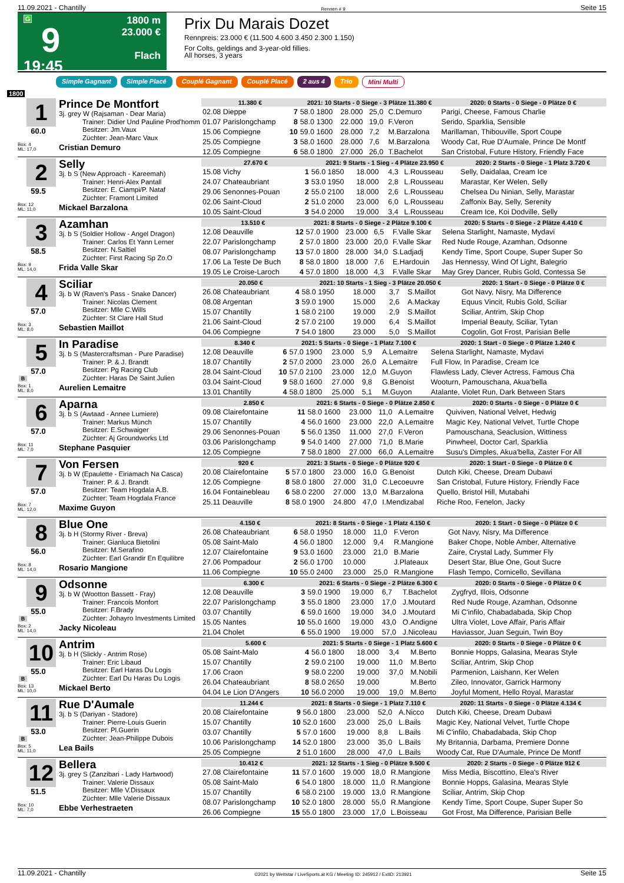11.09.2021 - Chantilly Rennen # 9 Seite 15
G
9
19:45
1800 m
23.000 €
Flach
Prix Du Marais Dozet
Rennpreis: 23.000 € (11.500 4.600 3.450 2.300 1.150)
For Colts, geldings and 3-year-old fillies.
All horses, 3 years
Simple Gagnant Simple Placé Couplé Gagnant Couplé Placé 2 aus 4 Trio Mini Multi
1800
1
60.0
Box: 4
ML: 17,0
Prince De Montfort
3j. grey W (Rajsaman - Dear Maria)
Trainer: Didier Und Pauline Prod'homm
Besitzer: Jm.Vaux
Züchter: Jean-Marc Vaux
Cristian Demuro
| 11.380 € | | 2021: 10 Starts - 0 Siege - 3 Plätze 11.380 € | | | | | 2020: 0 Starts - 0 Siege - 0 Plätze 0 € |
| --- | --- | --- | --- | --- | --- | --- | --- |
| 02.08 Dieppe | 7 | 58.0 1800 | 28.000 | 25,0 | C.Demuro | | Parigi, Cheese, Famous Charlie |
| 01.07 Parislongchamp | 8 | 58.0 1300 | 22.000 | 19,0 | F.Veron | | Serido, Sparklia, Sensible |
| 15.06 Compiegne | 10 | 59.0 1600 | 28.000 | 7,2 | M.Barzalona | | Marillaman, Thibouville, Sport Coupe |
| 25.05 Compiegne | 3 | 58.0 1600 | 28.000 | 7,6 | M.Barzalona | | Woody Cat, Rue D'Aumale, Prince De Montf |
| 12.05 Compiegne | 6 | 58.0 1800 | 27.000 | 26,0 | T.Bachelot | | San Cristobal, Future History, Friendly Face |
2
59.5
Box: 12
ML: 11,0
Selly
3j. b S (New Approach - Kareemah)
Trainer: Henri-Alex Pantall
Besitzer: E. Ciampi/P. Nataf
Züchter: Framont Limited
Mickael Barzalona
| 27.670 € | | 2021: 9 Starts - 1 Sieg - 4 Plätze 23.950 € | | | | | 2020: 2 Starts - 0 Siege - 1 Platz 3.720 € |
| --- | --- | --- | --- | --- | --- | --- | --- |
| 15.08 Vichy | 1 | 56.0 1850 | 18.000 | 4,3 | L.Rousseau | | Selly, Daidalaa, Cream Ice |
| 24.07 Chateaubriant | 3 | 53.0 1950 | 18.000 | 2,8 | L.Rousseau | | Marastar, Ker Welen, Selly |
| 29.06 Senonnes-Pouan | 2 | 55.0 2100 | 18.000 | 2,6 | L.Rousseau | | Chelsea Du Ninian, Selly, Marastar |
| 02.06 Saint-Cloud | 2 | 51.0 2000 | 23.000 | 6,0 | L.Rousseau | | Zaffonix Bay, Selly, Serenity |
| 10.05 Saint-Cloud | 3 | 54.0 2000 | 19.000 | 3,4 | L.Rousseau | | Cream Ice, Koi Dodville, Selly |
3
58.5
Box: 9
ML: 14,0
Azamhan
3j. b S (Soldier Hollow - Angel Dragon)
Trainer: Carlos Et Yann Lerner
Besitzer: N.Saltiel
Züchter: First Racing Sp Zo.O
Frida Valle Skar
| 13.510 € | | 2021: 8 Starts - 0 Siege - 2 Plätze 9.100 € | | | | | 2020: 5 Starts - 0 Siege - 2 Plätze 4.410 € |
| --- | --- | --- | --- | --- | --- | --- | --- |
| 12.08 Deauville | 12 | 57.0 1900 | 23.000 | 6,5 | F.Valle Skar | | Selena Starlight, Namaste, Mydavi |
| 22.07 Parislongchamp | 2 | 57.0 1800 | 23.000 | 20,0 | F.Valle Skar | | Red Nude Rouge, Azamhan, Odsonne |
| 08.07 Parislongchamp | 13 | 57.0 1800 | 28.000 | 34,0 | S.Ladjadj | | Kendy Time, Sport Coupe, Super Super So |
| 17.06 La Teste De Buch | 8 | 58.0 1800 | 18.000 | 7,6 | E.Hardouin | | Jas Hennessy, Wind Of Light, Balegrio |
| 19.05 Le Croise-Laroch | 4 | 57.0 1800 | 18.000 | 4,3 | F.Valle Skar | | May Grey Dancer, Rubis Gold, Contessa Se |
4
57.0
Box: 3
ML: 8,0
Sciliar
3j. b W (Raven's Pass - Snake Dancer)
Trainer: Nicolas Clement
Besitzer: Mlle C.Wills
Züchter: St Clare Hall Stud
Sebastien Maillot
| 20.050 € | | 2021: 10 Starts - 1 Sieg - 3 Plätze 20.050 € | | | | | 2020: 1 Start - 0 Siege - 0 Plätze 0 € |
| --- | --- | --- | --- | --- | --- | --- | --- |
| 26.08 Chateaubriant | 4 | 58.0 1950 | 18.000 | 3,7 | S.Maillot | | Got Navy, Nisry, Ma Difference |
| 08.08 Argentan | 3 | 59.0 1900 | 15.000 | 2,6 | A.Mackay | | Equus Vincit, Rubis Gold, Sciliar |
| 15.07 Chantilly | 1 | 58.0 2100 | 19.000 | 2,9 | S.Maillot | | Sciliar, Antrim, Skip Chop |
| 21.06 Saint-Cloud | 2 | 57.0 2100 | 19.000 | 6,4 | S.Maillot | | Imperial Beauty, Sciliar, Tytan |
| 04.06 Compiegne | 7 | 54.0 1800 | 23.000 | 5,0 | S.Maillot | | Cogolin, Got Frost, Parisian Belle |
5
57.0
B
Box: 1
ML: 8,0
In Paradise
3j. b S (Mastercraftsman - Pure Paradise)
Trainer: P. & J. Brandt
Besitzer: Pg Racing Club
Züchter: Haras De Saint Julien
Aurelien Lemaitre
| 8.340 € | | 2021: 5 Starts - 0 Siege - 1 Platz 7.100 € | | | | | 2020: 1 Start - 0 Siege - 0 Plätze 1.240 € |
| --- | --- | --- | --- | --- | --- | --- | --- |
| 12.08 Deauville | 6 | 57.0 1900 | 23.000 | 5,9 | A.Lemaitre | | Selena Starlight, Namaste, Mydavi |
| 18.07 Chantilly | 2 | 57.0 2000 | 23.000 | 26,0 | A.Lemaitre | | Full Flow, In Paradise, Cream Ice |
| 28.04 Saint-Cloud | 10 | 57.0 2100 | 23.000 | 12,0 | M.Guyon | | Flawless Lady, Clever Actress, Famous Cha |
| 03.04 Saint-Cloud | 9 | 58.0 1600 | 27.000 | 9,8 | G.Benoist | | Wooturn, Pamouschana, Akua'bella |
| 13.01 Chantilly | 4 | 58.0 1800 | 25.000 | 5,1 | M.Guyon | | Atalante, Violet Run, Dark Between Stars |
6
57.0
Box: 11
ML: 7,0
Aparna
3j. b S (Awtaad - Annee Lumiere)
Trainer: Markus Münch
Besitzer: E.Schwaiger
Züchter: Aj Groundworks Ltd
Stephane Pasquier
| 2.850 € | | 2021: 6 Starts - 0 Siege - 0 Plätze 2.850 € | | | | | 2020: 0 Starts - 0 Siege - 0 Plätze 0 € |
| --- | --- | --- | --- | --- | --- | --- | --- |
| 09.08 Clairefontaine | 11 | 58.0 1600 | 23.000 | 11,0 | A.Lemaitre | | Quiviven, National Velvet, Hedwig |
| 15.07 Chantilly | 4 | 56.0 1600 | 23.000 | 22,0 | A.Lemaitre | | Magic Key, National Velvet, Turtle Chope |
| 29.06 Senonnes-Pouan | 5 | 56.0 1350 | 11.000 | 27,0 | F.Veron | | Pamouschana, Seaclusion, Wittiness |
| 03.06 Parislongchamp | 9 | 54.0 1400 | 27.000 | 71,0 | B.Marie | | Pinwheel, Doctor Carl, Sparklia |
| 12.05 Compiegne | 7 | 58.0 1800 | 27.000 | 66,0 | A.Lemaitre | | Susu's Dimples, Akua'bella, Zaster For All |
7
57.0
Box: 7
ML: 12,0
Von Fersen
3j. b W (Epaulette - Eiriamach Na Casca)
Trainer: P. & J. Brandt
Besitzer: Team Hogdala A.B.
Züchter: Team Hogdala France
Maxime Guyon
| 920 € | | 2021: 3 Starts - 0 Siege - 0 Plätze 920 € | | | | | 2020: 1 Start - 0 Siege - 0 Plätze 0 € |
| --- | --- | --- | --- | --- | --- | --- | --- |
| 20.08 Clairefontaine | 5 | 57.0 1800 | 23.000 | 16,0 | G.Benoist | | Dutch Kiki, Cheese, Dream Dubawi |
| 12.05 Compiegne | 8 | 58.0 1800 | 27.000 | 31,0 | C.Lecoeuvre | | San Cristobal, Future History, Friendly Face |
| 16.04 Fontainebleau | 6 | 58.0 2200 | 27.000 | 13,0 | M.Barzalona | | Quello, Bristol Hill, Mutabahi |
| 25.11 Deauville | 8 | 58.0 1900 | 24.800 | 47,0 | I.Mendizabal | | Riche Roo, Fenelon, Jacky |
8
56.0
Box: 8
ML: 14,0
Blue One
3j. b H (Stormy River - Breva)
Trainer: Gianluca Bietolini
Besitzer: M.Serafino
Züchter: Earl Grandir En Equilibre
Rosario Mangione
| 4.150 € | | 2021: 8 Starts - 0 Siege - 1 Platz 4.150 € | | | | | 2020: 1 Start - 0 Siege - 0 Plätze 0 € |
| --- | --- | --- | --- | --- | --- | --- | --- |
| 26.08 Chateaubriant | 6 | 58.0 1950 | 18.000 | 11,0 | F.Veron | | Got Navy, Nisry, Ma Difference |
| 05.08 Saint-Malo | 4 | 56.0 1800 | 12.000 | 9,4 | R.Mangione | | Baker Chope, Noble Amber, Alternative |
| 12.07 Clairefontaine | 9 | 53.0 1600 | 23.000 | 21,0 | B.Marie | | Zaire, Crystal Lady, Summer Fly |
| 27.06 Pompadour | 2 | 56.0 1700 | 10.000 | | J.Plateaux | | Desert Star, Blue One, Gout Sucre |
| 11.06 Compiegne | 10 | 55.0 2400 | 23.000 | 25,0 | R.Mangione | | Flash Tempo, Cornicello, Sevillana |
9
55.0
B
Box: 2
ML: 14,0
Odsonne
3j. b W (Wootton Bassett - Fray)
Trainer: Francois Monfort
Besitzer: F.Brady
Züchter: Johayro Investments Limited
Jacky Nicoleau
| 6.300 € | | 2021: 6 Starts - 0 Siege - 2 Plätze 6.300 € | | | | | 2020: 0 Starts - 0 Siege - 0 Plätze 0 € |
| --- | --- | --- | --- | --- | --- | --- | --- |
| 12.08 Deauville | 3 | 59.0 1900 | 19.000 | 6,7 | T.Bachelot | | Zygfryd, Illois, Odsonne |
| 22.07 Parislongchamp | 3 | 55.0 1800 | 23.000 | 17,0 | J.Moutard | | Red Nude Rouge, Azamhan, Odsonne |
| 03.07 Chantilly | 6 | 59.0 1600 | 19.000 | 34,0 | J.Moutard | | Mi C'infilo, Chabadabada, Skip Chop |
| 15.05 Nantes | 10 | 55.0 1600 | 19.000 | 43,0 | O.Andigne | | Ultra Violet, Love Affair, Paris Affair |
| 21.04 Cholet | 6 | 55.0 1900 | 19.000 | 57,0 | J.Nicoleau | | Haviassor, Juan Seguin, Twin Boy |
10
55.0
B
Box: 13
ML: 10,0
Antrim
3j. b H (Slickly - Antrim Rose)
Trainer: Eric Libaud
Besitzer: Earl Haras Du Logis
Züchter: Earl Du Haras Du Logis
Mickael Berto
| 5.600 € | | 2021: 5 Starts - 0 Siege - 1 Platz 5.600 € | | | | | 2020: 0 Starts - 0 Siege - 0 Plätze 0 € |
| --- | --- | --- | --- | --- | --- | --- | --- |
| 05.08 Saint-Malo | 4 | 56.0 1800 | 18.000 | 3,4 | M.Berto | | Bonnie Hopps, Galasina, Mearas Style |
| 15.07 Chantilly | 2 | 59.0 2100 | 19.000 | 11,0 | M.Berto | | Sciliar, Antrim, Skip Chop |
| 17.06 Craon | 9 | 58.0 2200 | 19.000 | 37,0 | M.Nobili | | Parmenion, Laishann, Ker Welen |
| 26.04 Chateaubriant | 8 | 58.0 2650 | 19.000 | | M.Berto | | Zileo, Innovator, Garrick Harmony |
| 04.04 Le Lion D'Angers | 10 | 56.0 2000 | 19.000 | 19,0 | M.Berto | | Joyful Moment, Hello Royal, Marastar |
11
53.0
B
Box: 5
ML: 11,0
Rue D'Aumale
3j. b S (Dariyan - Stadore)
Trainer: Pierre-Louis Guerin
Besitzer: Pl.Guerin
Züchter: Jean-Philippe Dubois
Lea Bails
| 11.244 € | | 2021: 8 Starts - 0 Siege - 1 Platz 7.110 € | | | | | 2020: 11 Starts - 0 Siege - 0 Plätze 4.134 € |
| --- | --- | --- | --- | --- | --- | --- | --- |
| 20.08 Clairefontaine | 9 | 56.0 1800 | 23.000 | 52,0 | A.Nicco | | Dutch Kiki, Cheese, Dream Dubawi |
| 15.07 Chantilly | 10 | 52.0 1600 | 23.000 | 25,0 | L.Bails | | Magic Key, National Velvet, Turtle Chope |
| 03.07 Chantilly | 5 | 57.0 1600 | 19.000 | 8,8 | L.Bails | | Mi C'infilo, Chabadabada, Skip Chop |
| 10.06 Parislongchamp | 14 | 52.0 1800 | 23.000 | 35,0 | L.Bails | | My Britannia, Darbama, Premiere Donne |
| 25.05 Compiegne | 2 | 51.0 1600 | 28.000 | 47,0 | L.Bails | | Woody Cat, Rue D'Aumale, Prince De Montf |
12
51.5
Box: 10
ML: 7,0
Bellera
3j. grey S (Zanzibari - Lady Hartwood)
Trainer: Valerie Dissaux
Besitzer: Mlle V.Dissaux
Züchter: Mlle Valerie Dissaux
Ebbe Verhestraeten
| 10.412 € | | 2021: 12 Starts - 1 Sieg - 0 Plätze 9.500 € | | | | | 2020: 2 Starts - 0 Siege - 0 Plätze 912 € |
| --- | --- | --- | --- | --- | --- | --- | --- |
| 27.08 Clairefontaine | 11 | 57.0 1600 | 19.000 | 18,0 | R.Mangione | | Miss Media, Biscottino, Elea's River |
| 05.08 Saint-Malo | 6 | 54.0 1800 | 18.000 | 11,0 | R.Mangione | | Bonnie Hopps, Galasina, Mearas Style |
| 15.07 Chantilly | 6 | 58.0 2100 | 19.000 | 13,0 | R.Mangione | | Sciliar, Antrim, Skip Chop |
| 08.07 Parislongchamp | 10 | 52.0 1800 | 28.000 | 55,0 | R.Mangione | | Kendy Time, Sport Coupe, Super Super So |
| 26.06 Compiegne | 15 | 55.0 1800 | 23.000 | 17,0 | L.Boisseau | | Got Frost, Ma Difference, Parisian Belle |
11.09.2021 - Chantilly ©2021 by Wettstar / LiveSports.at KG / Meeting ID: 245912 / ExtID: 213921 Seite 15